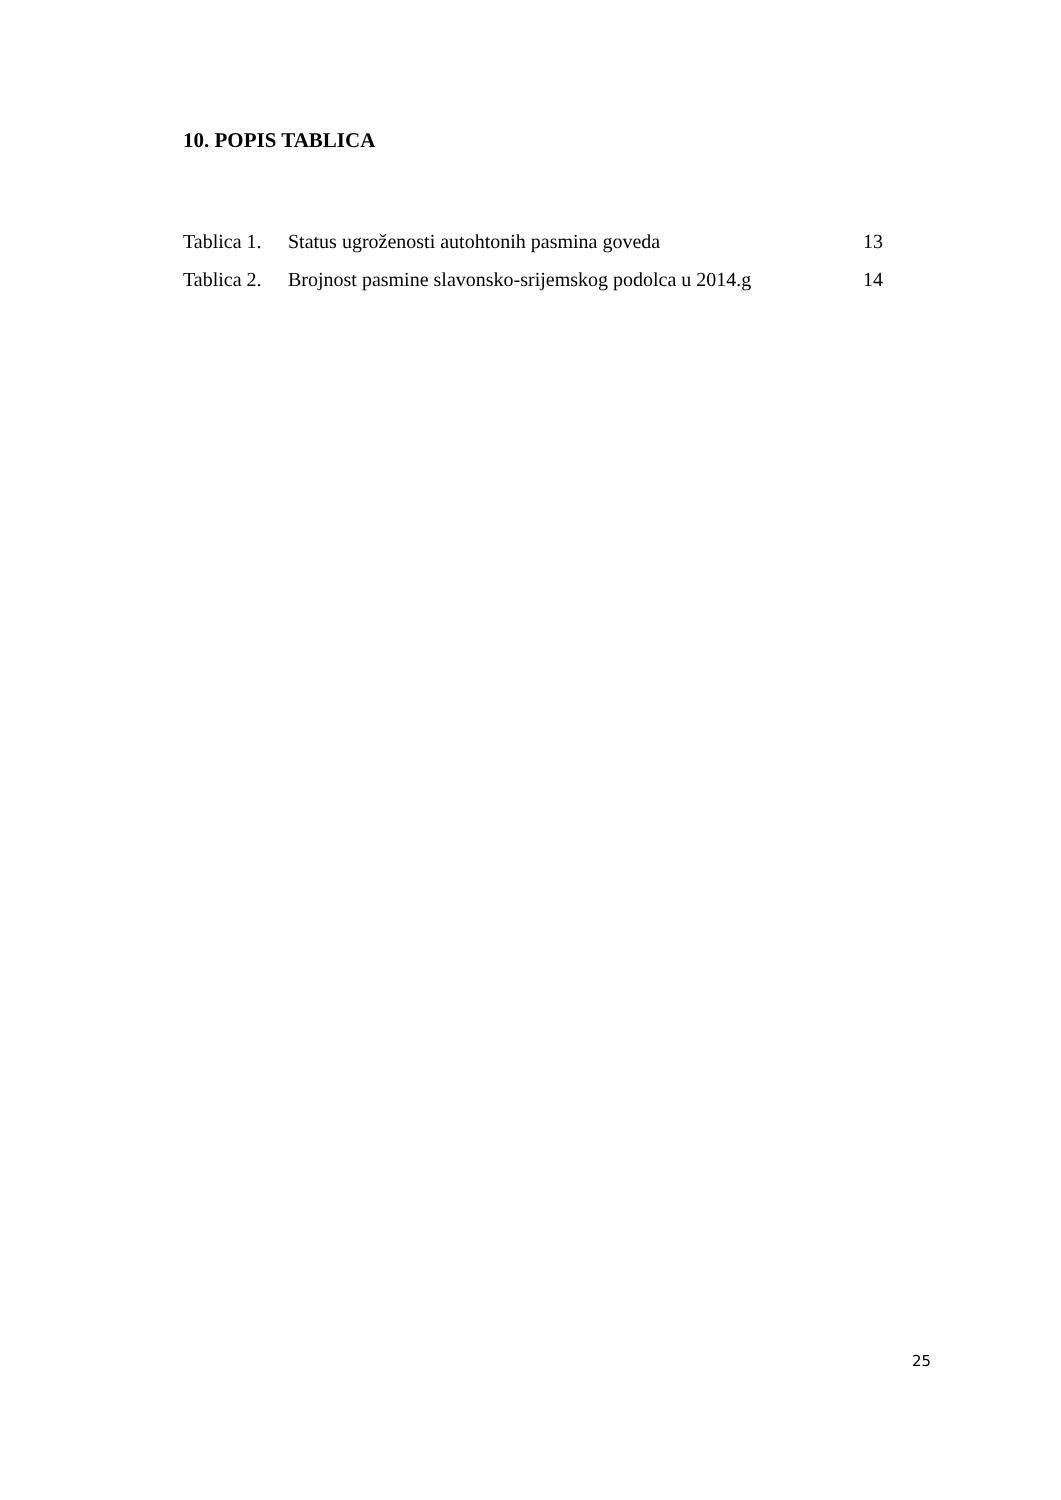10. POPIS TABLICA
Tablica 1. Status ugroženosti autohtonih pasmina goveda 13
Tablica 2. Brojnost pasmine slavonsko-srijemskog podolca u 2014.g 14
25